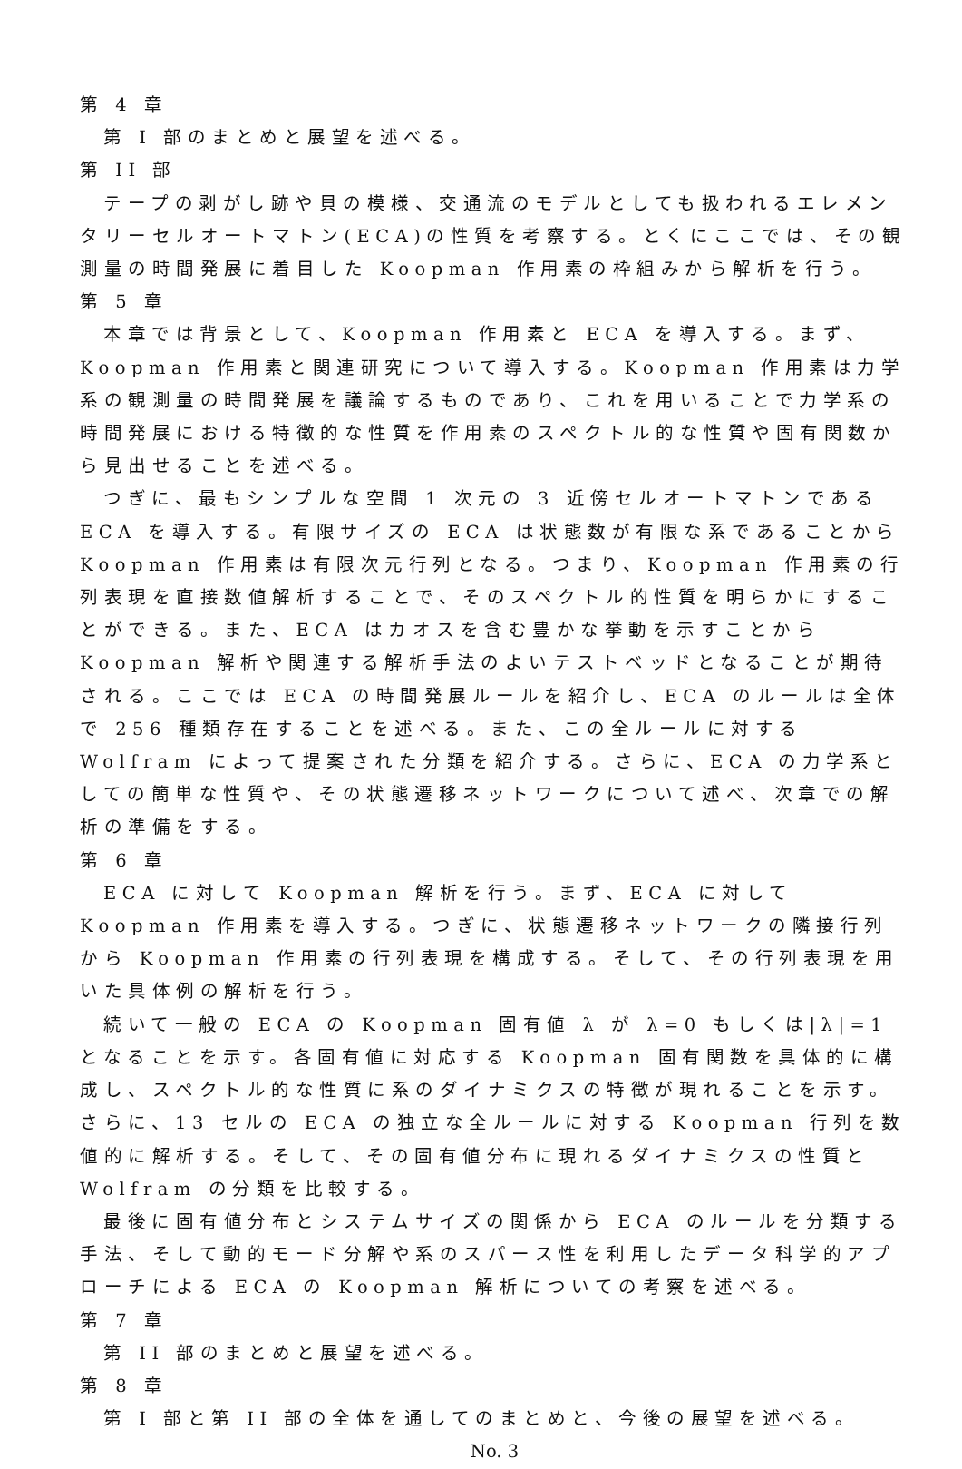第 4 章
第 I 部のまとめと展望を述べる。
第 II 部
テープの剥がし跡や貝の模様、交通流のモデルとしても扱われるエレメンタリーセルオートマトン(ECA)の性質を考察する。とくにここでは、その観測量の時間発展に着目した Koopman 作用素の枠組みから解析を行う。
第 5 章
本章では背景として、Koopman 作用素と ECA を導入する。まず、Koopman 作用素と関連研究について導入する。Koopman 作用素は力学系の観測量の時間発展を議論するものであり、これを用いることで力学系の時間発展における特徴的な性質を作用素のスペクトル的な性質や固有関数から見出せることを述べる。
つぎに、最もシンプルな空間 1 次元の 3 近傍セルオートマトンである ECA を導入する。有限サイズの ECA は状態数が有限な系であることから Koopman 作用素は有限次元行列となる。つまり、Koopman 作用素の行列表現を直接数値解析することで、そのスペクトル的性質を明らかにすることができる。また、ECA はカオスを含む豊かな挙動を示すことから Koopman 解析や関連する解析手法のよいテストベッドとなることが期待される。ここでは ECA の時間発展ルールを紹介し、ECA のルールは全体で 256 種類存在することを述べる。また、この全ルールに対する Wolfram によって提案された分類を紹介する。さらに、ECA の力学系としての簡単な性質や、その状態遷移ネットワークについて述べ、次章での解析の準備をする。
第 6 章
ECA に対して Koopman 解析を行う。まず、ECA に対して Koopman 作用素を導入する。つぎに、状態遷移ネットワークの隣接行列から Koopman 作用素の行列表現を構成する。そして、その行列表現を用いた具体例の解析を行う。
続いて一般の ECA の Koopman 固有値 λ が λ=0 もしくは|λ|=1 となることを示す。各固有値に対応する Koopman 固有関数を具体的に構成し、スペクトル的な性質に系のダイナミクスの特徴が現れることを示す。さらに、13 セルの ECA の独立な全ルールに対する Koopman 行列を数値的に解析する。そして、その固有値分布に現れるダイナミクスの性質と Wolfram の分類を比較する。
最後に固有値分布とシステムサイズの関係から ECA のルールを分類する手法、そして動的モード分解や系のスパース性を利用したデータ科学的アプローチによる ECA の Koopman 解析についての考察を述べる。
第 7 章
第 II 部のまとめと展望を述べる。
第 8 章
第 I 部と第 II 部の全体を通してのまとめと、今後の展望を述べる。
No. 3